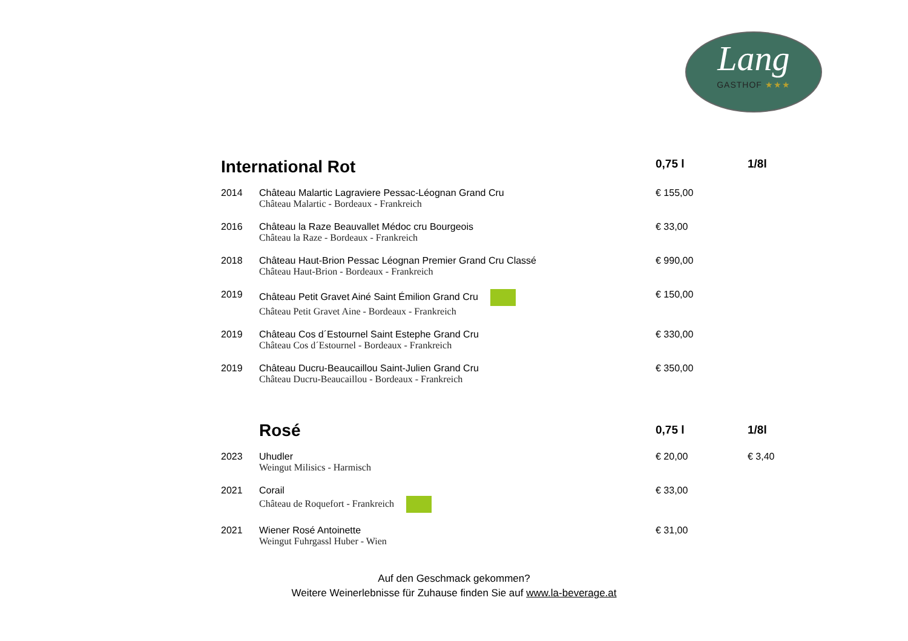Lang
GASTHOF ★★★
| International Rot | | 0,75 l | 1/8l |
| --- | --- | --- | --- |
| 2014 | Château Malartic Lagraviere Pessac-Léognan Grand Cru Château Malartic - Bordeaux - Frankreich | € 155,00 | |
| 2016 | Château la Raze Beauvallet Médoc cru Bourgeois Château la Raze - Bordeaux - Frankreich | € 33,00 | |
| 2018 | Château Haut-Brion Pessac Léognan Premier Grand Cru Classé Château Haut-Brion - Bordeaux - Frankreich | € 990,00 | |
| 2019 | Château Petit Gravet Ainé Saint Émilion Grand Cru Château Petit Gravet Aine - Bordeaux - Frankreich | € 150,00 | |
| 2019 | Château Cos d´Estournel Saint Estephe Grand Cru Château Cos d´Estournel - Bordeaux - Frankreich | € 330,00 | |
| 2019 | Château Ducru-Beaucaillou Saint-Julien Grand Cru Château Ducru-Beaucaillou - Bordeaux - Frankreich | € 350,00 | |
| | Rosé | 0,75 l | 1/8l |
| 2023 | Uhudler Weingut Milisics - Harmisch | € 20,00 | € 3,40 |
| 2021 | Corail Château de Roquefort - Frankreich | € 33,00 | |
| 2021 | Wiener Rosé Antoinette Weingut Fuhrgassl Huber - Wien | € 31,00 | |
Auf den Geschmack gekommen?
Weitere Weinerlebnisse für Zuhause finden Sie auf www.la-beverage.at